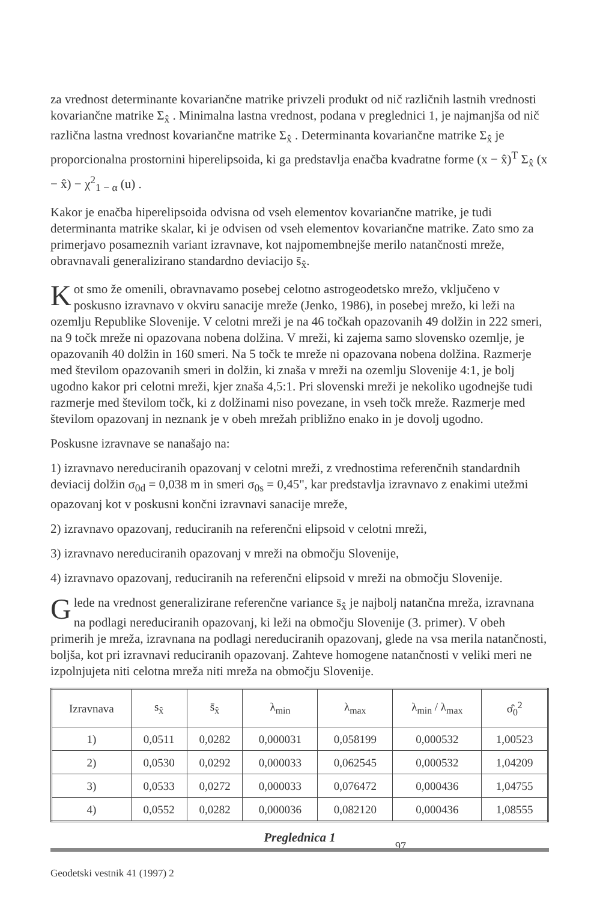za vrednost determinante kovariančne matrike privzeli produkt od nič različnih lastnih vrednosti kovariančne matrike Σ<sub>x̂</sub> . Minimalna lastna vrednost, podana v preglednici 1, je najmanjša od nič različna lastna vrednost kovariančne matrike Σ<sub>x̂</sub> . Determinanta kovariančne matrike Σ<sub>x̂</sub> je proporcionalna prostornini hiperelipsoida, ki ga predstavlja enačba kvadratne forme (x − x̂)<sup>T</sup> Σ<sub>x̂</sub> (x − x̂) − χ<sup>2</sup><sub>1 − α</sub> (u) .
Kakor je enačba hiperelipsoida odvisna od vseh elementov kovariančne matrike, je tudi determinanta matrike skalar, ki je odvisen od vseh elementov kovariančne matrike. Zato smo za primerjavo posameznih variant izravnave, kot najpomembnejše merilo natančnosti mreže, obravnavali generalizirano standardno deviacijo s̄<sub>x̂</sub>.
Kot smo že omenili, obravnavamo posebej celotno astrogeodetsko mrežo, vključeno v poskusno izravnavo v okviru sanacije mreže (Jenko, 1986), in posebej mrežo, ki leži na ozemlju Republike Slovenije. V celotni mreži je na 46 točkah opazovanih 49 dolžin in 222 smeri, na 9 točk mreže ni opazovana nobena dolžina. V mreži, ki zajema samo slovensko ozemlje, je opazovanih 40 dolžin in 160 smeri. Na 5 točk te mreže ni opazovana nobena dolžina. Razmerje med številom opazovanih smeri in dolžin, ki znaša v mreži na ozemlju Slovenije 4:1, je bolj ugodno kakor pri celotni mreži, kjer znaša 4,5:1. Pri slovenski mreži je nekoliko ugodnejše tudi razmerje med številom točk, ki z dolžinami niso povezane, in vseh točk mreže. Razmerje med številom opazovanj in neznank je v obeh mrežah približno enako in je dovolj ugodno.
Poskusne izravnave se nanašajo na:
1) izravnavo nereduciranih opazovanj v celotni mreži, z vrednostima referenčnih standardnih deviacij dolžin σ<sub>0d</sub> = 0,038 m in smeri σ<sub>0s</sub> = 0,45", kar predstavlja izravnavo z enakimi utežmi opazovanj kot v poskusni končni izravnavi sanacije mreže,
2) izravnavo opazovanj, reduciranih na referenčni elipsoid v celotni mreži,
3) izravnavo nereduciranih opazovanj v mreži na območju Slovenije,
4) izravnavo opazovanj, reduciranih na referenčni elipsoid v mreži na območju Slovenije.
Glede na vrednost generalizirane referenčne variance s̄<sub>x̂</sub> je najbolj natančna mreža, izravnana na podlagi nereduciranih opazovanj, ki leži na območju Slovenije (3. primer). V obeh primerih je mreža, izravnana na podlagi nereduciranih opazovanj, glede na vsa merila natančnosti, boljša, kot pri izravnavi reduciranih opazovanj. Zahteve homogene natančnosti v veliki meri ne izpolnjujeta niti celotna mreža niti mreža na območju Slovenije.
| Izravnava | s<sub>x̂</sub> | s̄<sub>x̂</sub> | λ<sub>min</sub> | λ<sub>max</sub> | λ<sub>min</sub> / λ<sub>max</sub> | σ̂<sub>0</sub><sup>2</sup> |
| --- | --- | --- | --- | --- | --- | --- |
| 1) | 0,0511 | 0,0282 | 0,000031 | 0,058199 | 0,000532 | 1,00523 |
| 2) | 0,0530 | 0,0292 | 0,000033 | 0,062545 | 0,000532 | 1,04209 |
| 3) | 0,0533 | 0,0272 | 0,000033 | 0,076472 | 0,000436 | 1,04755 |
| 4) | 0,0552 | 0,0282 | 0,000036 | 0,082120 | 0,000436 | 1,08555 |
Preglednica 1
97
Geodetski vestnik 41 (1997) 2